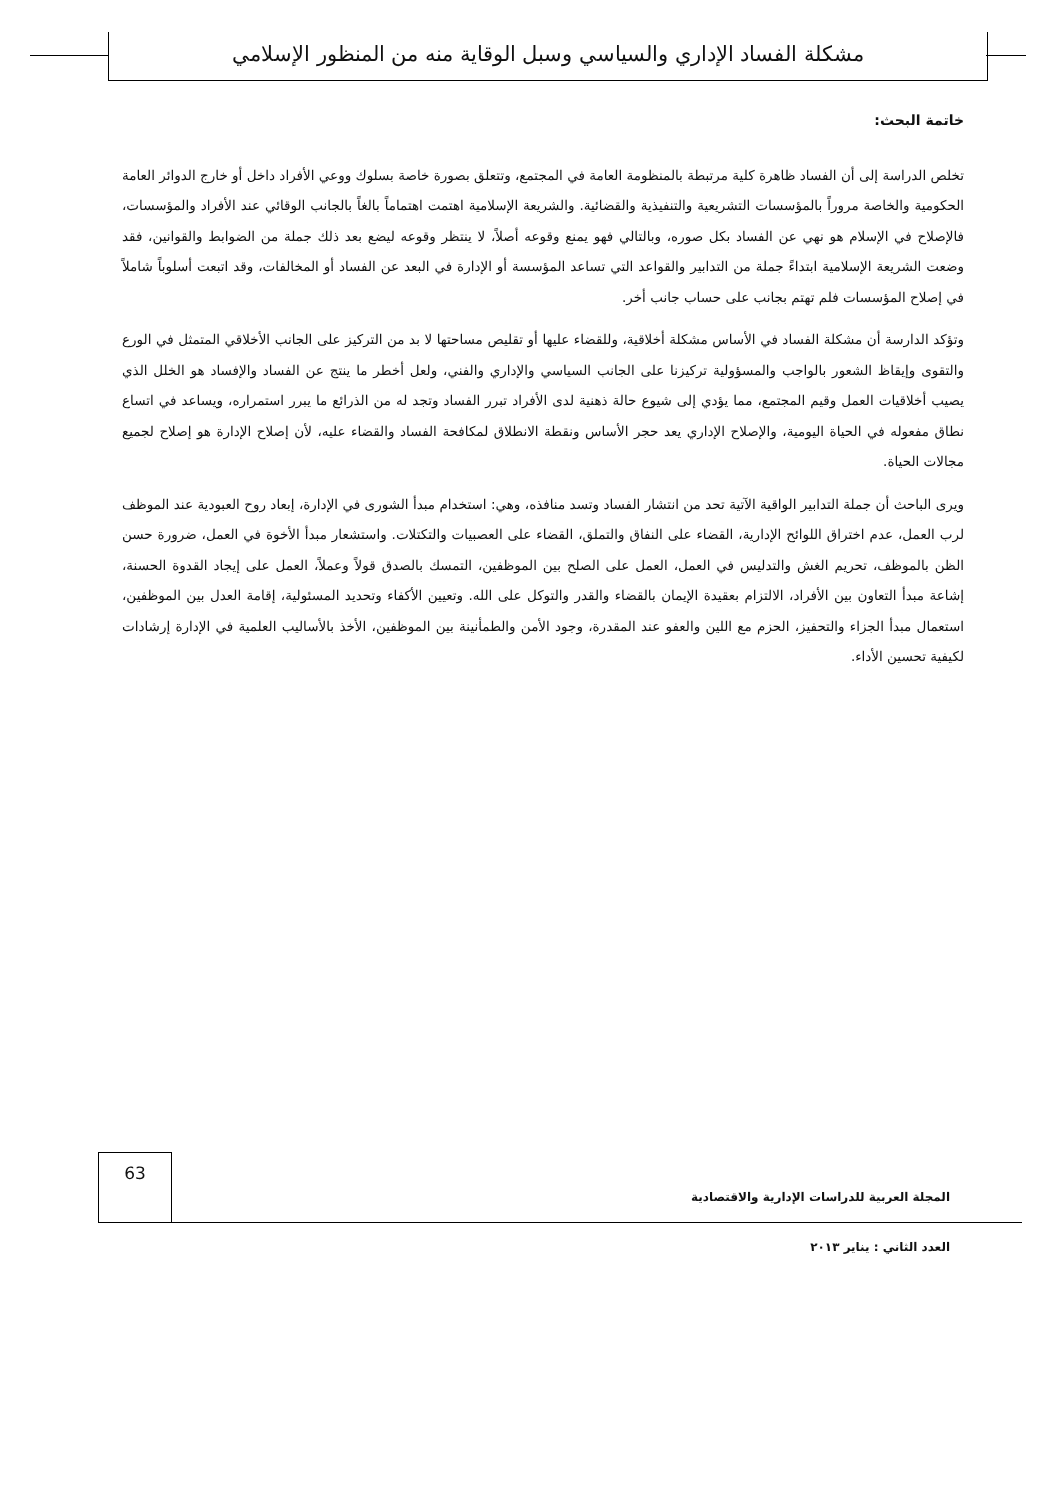مشكلة الفساد الإداري والسياسي وسبل الوقاية منه من المنظور الإسلامي
خاتمة البحث:
تخلص الدراسة إلى أن الفساد ظاهرة كلية مرتبطة بالمنظومة العامة في المجتمع، وتتعلق بصورة خاصة بسلوك ووعي الأفراد داخل أو خارج الدوائر العامة الحكومية والخاصة مروراً بالمؤسسات التشريعية والتنفيذية والقضائية. والشريعة الإسلامية اهتمت اهتماماً بالغاً بالجانب الوقائي عند الأفراد والمؤسسات، فالإصلاح في الإسلام هو نهي عن الفساد بكل صوره، وبالتالي فهو يمنع وقوعه أصلاً، لا ينتظر وقوعه ليضع بعد ذلك جملة من الضوابط والقوانين، فقد وضعت الشريعة الإسلامية ابتداءً جملة من التدابير والقواعد التي تساعد المؤسسة أو الإدارة في البعد عن الفساد أو المخالفات، وقد اتبعت أسلوباً شاملاً في إصلاح المؤسسات فلم تهتم بجانب على حساب جانب أخر.
وتؤكد الدارسة أن مشكلة الفساد في الأساس مشكلة أخلاقية، وللقضاء عليها أو تقليص مساحتها لا بد من التركيز على الجانب الأخلاقي المتمثل في الورع والتقوى وإيقاظ الشعور بالواجب والمسؤولية تركيزنا على الجانب السياسي والإداري والفني، ولعل أخطر ما ينتج عن الفساد والإفساد هو الخلل الذي يصيب أخلاقيات العمل وقيم المجتمع، مما يؤدي إلى شيوع حالة ذهنية لدى الأفراد تبرر الفساد وتجد له من الذرائع ما يبرر استمراره، ويساعد في اتساع نطاق مفعوله في الحياة اليومية، والإصلاح الإداري يعد حجر الأساس ونقطة الانطلاق لمكافحة الفساد والقضاء عليه، لأن إصلاح الإدارة هو إصلاح لجميع مجالات الحياة.
ويرى الباحث أن جملة التدابير الواقية الآتية تحد من انتشار الفساد وتسد منافذه، وهي: استخدام مبدأ الشورى في الإدارة، إبعاد روح العبودية عند الموظف لرب العمل، عدم اختراق اللوائح الإدارية، القضاء على النفاق والتملق، القضاء على العصبيات والتكتلات. واستشعار مبدأ الأخوة في العمل، ضرورة حسن الظن بالموظف، تحريم الغش والتدليس في العمل، العمل على الصلح بين الموظفين، التمسك بالصدق قولاً وعملاً، العمل على إيجاد القدوة الحسنة، إشاعة مبدأ التعاون بين الأفراد، الالتزام بعقيدة الإيمان بالقضاء والقدر والتوكل على الله. وتعيين الأكفاء وتحديد المسئولية، إقامة العدل بين الموظفين، استعمال مبدأ الجزاء والتحفيز، الحزم مع اللين والعفو عند المقدرة، وجود الأمن والطمأنينة بين الموظفين، الأخذ بالأساليب العلمية في الإدارة إرشادات لكيفية تحسين الأداء.
63
المجلة العربية للدراسات الإدارية والاقتصادية
العدد الثاني : يناير ٢٠١٣